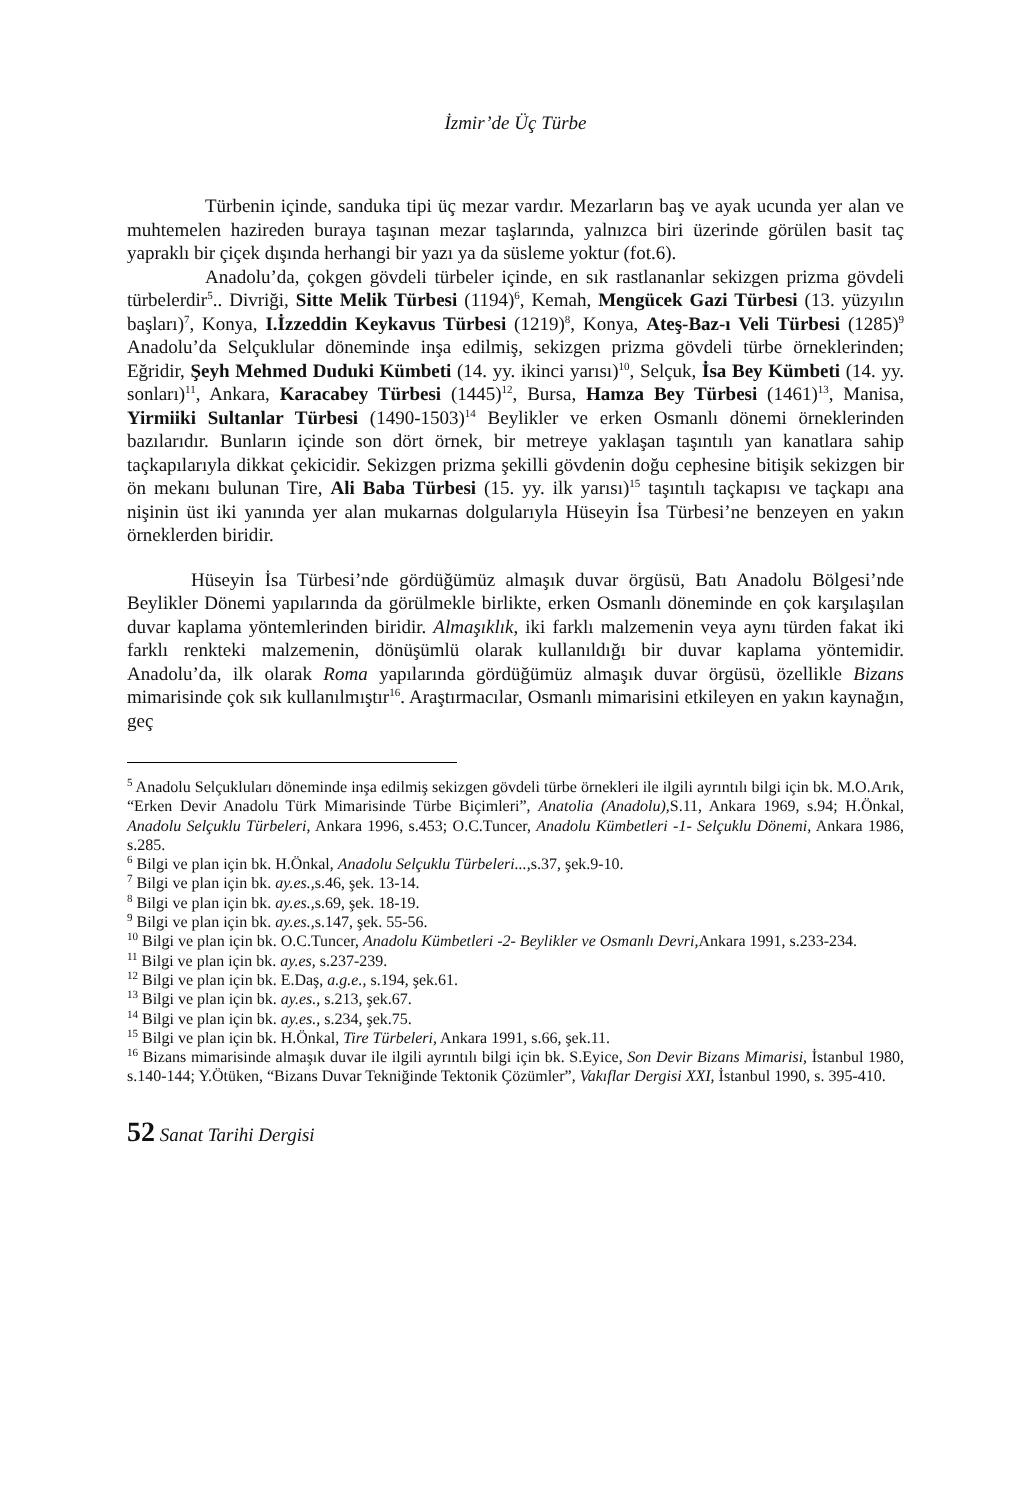İzmir’de Üç Türbe
Türbenin içinde, sanduka tipi üç mezar vardır. Mezarların baş ve ayak ucunda yer alan ve muhtemelen hazireden buraya taşınan mezar taşlarında, yalnızca biri üzerinde görülen basit taç yapraklı bir çiçek dışında herhangi bir yazı ya da süsleme yoktur (fot.6).
Anadolu’da, çokgen gövdeli türbeler içinde, en sık rastlananlar sekizgen prizma gövdeli türbelerdir<sup>5</sup>.. Divriği, Sitte Melik Türbesi (1194)<sup>6</sup>, Kemah, Mengücek Gazi Türbesi (13. yüzyılın başları)<sup>7</sup>, Konya, I.İzzeddin Keykavus Türbesi (1219)<sup>8</sup>, Konya, Ateş-Baz-ı Veli Türbesi (1285)<sup>9</sup> Anadolu’da Selçuklular döneminde inşa edilmiş, sekizgen prizma gövdeli türbe örneklerinden; Eğridir, Şeyh Mehmed Duduki Kümbeti (14. yy. ikinci yarısı)<sup>10</sup>, Selçuk, İsa Bey Kümbeti (14. yy. sonları)<sup>11</sup>, Ankara, Karacabey Türbesi (1445)<sup>12</sup>, Bursa, Hamza Bey Türbesi (1461)<sup>13</sup>, Manisa, Yirmiiki Sultanlar Türbesi (1490-1503)<sup>14</sup> Beylikler ve erken Osmanlı dönemi örneklerinden bazılarıdır. Bunların içinde son dört örnek, bir metreye yaklaşan taşıntılı yan kanatlara sahip taçkapılarıyla dikkat çekicidir. Sekizgen prizma şekilli gövdenin doğu cephesine bitişik sekizgen bir ön mekanı bulunan Tire, Ali Baba Türbesi (15. yy. ilk yarısı)<sup>15</sup> taşıntılı taçkapısı ve taçkapı ana nişinin üst iki yanında yer alan mukarnas dolgularıyla Hüseyin İsa Türbesi’ne benzeyen en yakın örneklerden biridir.
Hüseyin İsa Türbesi’nde gördüğümüz almaşık duvar örgüsü, Batı Anadolu Bölgesi’nde Beylikler Dönemi yapılarında da görülmekle birlikte, erken Osmanlı döneminde en çok karşılaşılan duvar kaplama yöntemlerinden biridir. Almaşıklık, iki farklı malzemenin veya aynı türden fakat iki farklı renkteki malzemenin, dönüşümlü olarak kullanıldığı bir duvar kaplama yöntemidir. Anadolu’da, ilk olarak Roma yapılarında gördüğümüz almaşık duvar örgüsü, özellikle Bizans mimarisinde çok sık kullanılmıştır<sup>16</sup>. Araştırmacılar, Osmanlı mimarisini etkileyen en yakın kaynağın, geç
<sup>5</sup> Anadolu Selçukluları döneminde inşa edilmiş sekizgen gövdeli türbe örnekleri ile ilgili ayrıntılı bilgi için bk. M.O.Arık, “Erken Devir Anadolu Türk Mimarisinde Türbe Biçimleri”, Anatolia (Anadolu), S.11, Ankara 1969, s.94; H.Önkal, Anadolu Selçuklu Türbeleri, Ankara 1996, s.453; O.C.Tuncer, Anadolu Kümbetleri -1- Selçuklu Dönemi, Ankara 1986, s.285.
<sup>6</sup> Bilgi ve plan için bk. H.Önkal, Anadolu Selçuklu Türbeleri..., s.37, şek.9-10.
<sup>7</sup> Bilgi ve plan için bk. ay.es., s.46, şek. 13-14.
<sup>8</sup> Bilgi ve plan için bk. ay.es., s.69, şek. 18-19.
<sup>9</sup> Bilgi ve plan için bk. ay.es., s.147, şek. 55-56.
<sup>10</sup> Bilgi ve plan için bk. O.C.Tuncer, Anadolu Kümbetleri -2- Beylikler ve Osmanlı Devri, Ankara 1991, s.233-234.
<sup>11</sup> Bilgi ve plan için bk. ay.es, s.237-239.
<sup>12</sup> Bilgi ve plan için bk. E.Daş, a.g.e., s.194, şek.61.
<sup>13</sup> Bilgi ve plan için bk. ay.es., s.213, şek.67.
<sup>14</sup> Bilgi ve plan için bk. ay.es., s.234, şek.75.
<sup>15</sup> Bilgi ve plan için bk. H.Önkal, Tire Türbeleri, Ankara 1991, s.66, şek.11.
<sup>16</sup> Bizans mimarisinde almaşık duvar ile ilgili ayrıntılı bilgi için bk. S.Eyice, Son Devir Bizans Mimarisi, İstanbul 1980, s.140-144; Y.Ötüken, “Bizans Duvar Tekniğinde Tektonik Çözümler”, Vakıflar Dergisi XXI, İstanbul 1990, s. 395-410.
52 Sanat Tarihi Dergisi